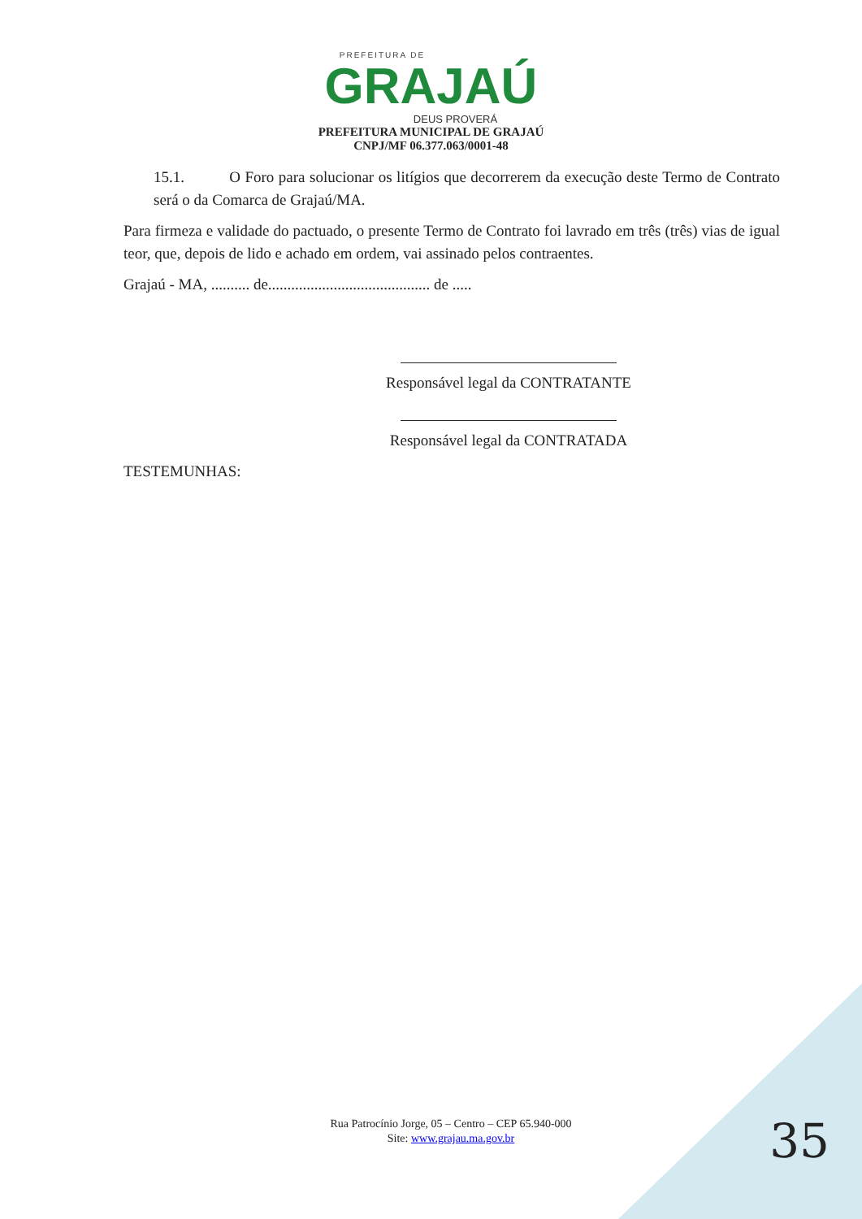PREFEITURA DE
GRAJAÚ
DEUS PROVERÁ
PREFEITURA MUNICIPAL DE GRAJAÚ
CNPJ/MF 06.377.063/0001-48
15.1. O Foro para solucionar os litígios que decorrerem da execução deste Termo de Contrato será o da Comarca de Grajaú/MA.
Para firmeza e validade do pactuado, o presente Termo de Contrato foi lavrado em três (três) vias de igual teor, que, depois de lido e achado em ordem, vai assinado pelos contraentes.
Grajaú - MA, .......... de.......................................... de .....
Responsável legal da CONTRATANTE
Responsável legal da CONTRATADA
TESTEMUNHAS:
Rua Patrocínio Jorge, 05 – Centro – CEP 65.940-000
Site: www.grajau.ma.gov.br
35